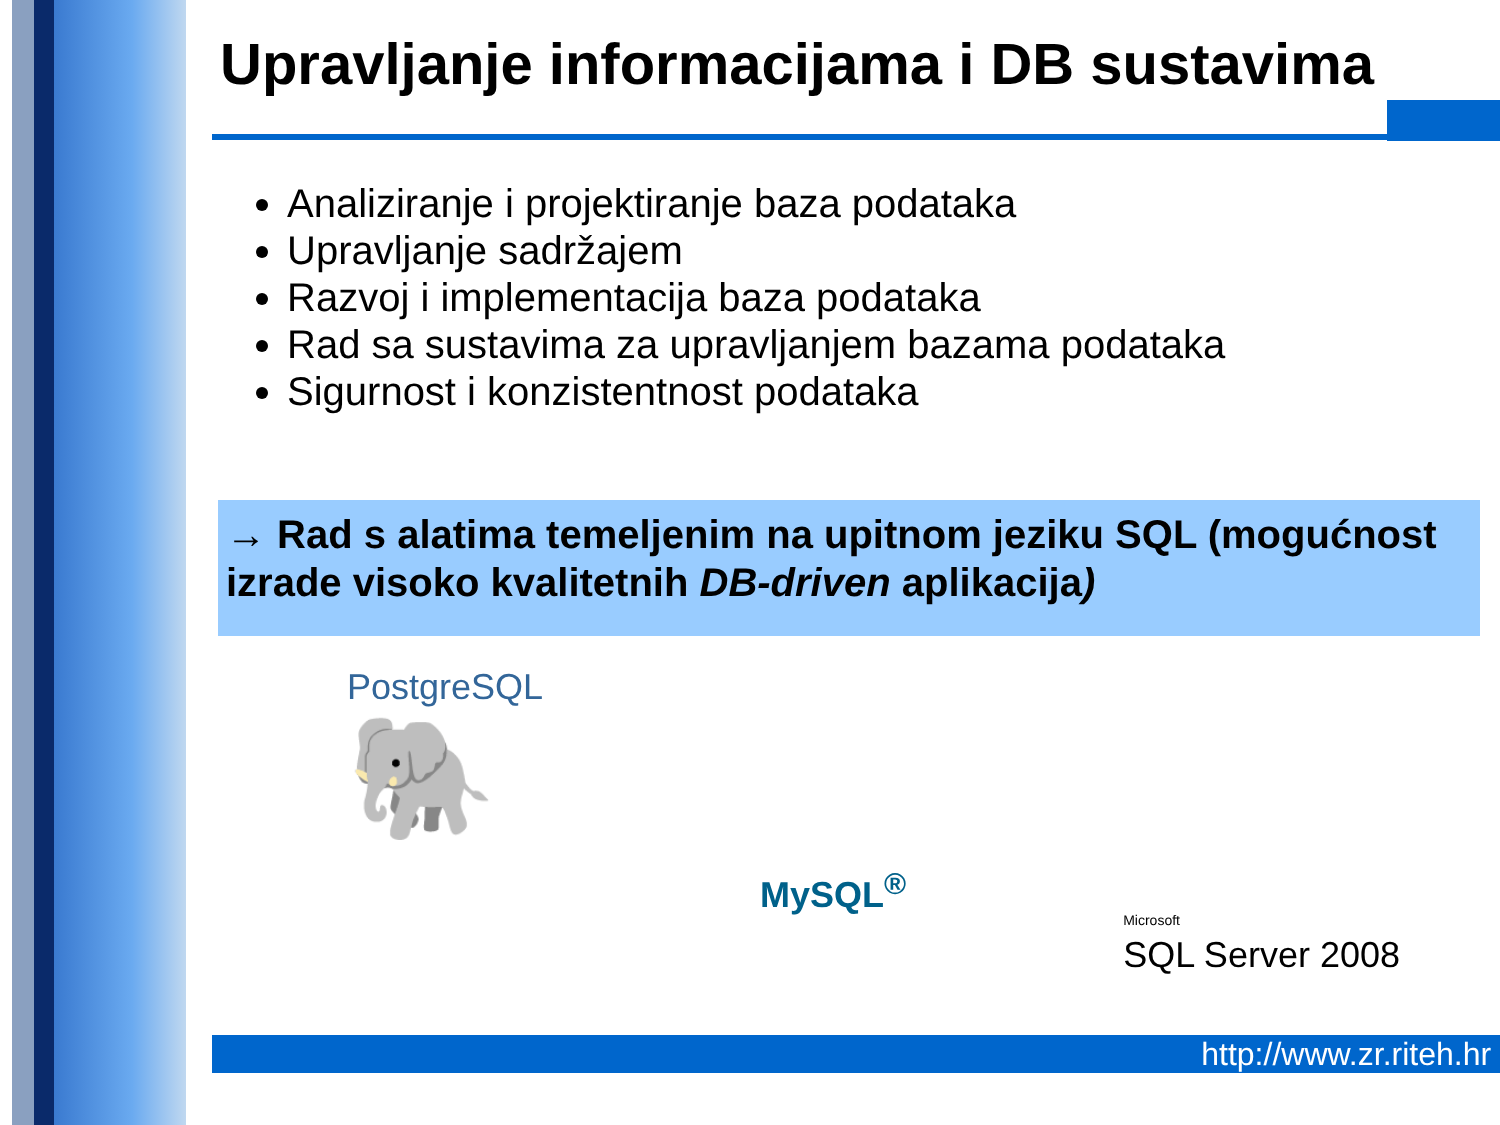Upravljanje informacijama i DB sustavima
Analiziranje i projektiranje baza podataka
Upravljanje sadržajem
Razvoj i implementacija baza podataka
Rad sa sustavima za upravljanjem bazama podataka
Sigurnost i konzistentnost podataka
→ Rad s alatima temeljenim na upitnom jeziku SQL (mogućnost izrade visoko kvalitetnih DB-driven aplikacija)
PostgreSQL
🐘
MySQL<sup>®</sup>
Microsoft
SQL Server 2008
http://www.zr.riteh.hr